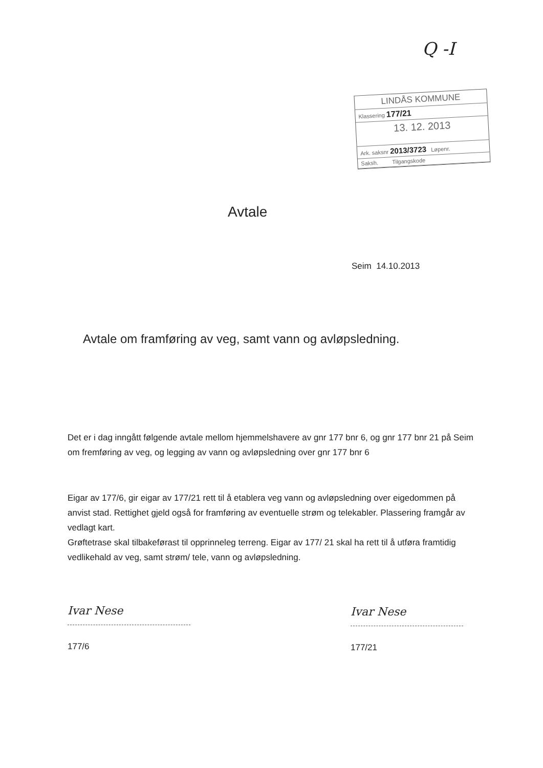Q -I
LINDÅS KOMMUNE
Klassering 177/21
13. 12. 2013
Ark. saksnr 2013/3723 Løpenr.
Saksh. Tilgangskode
Avtale
Seim 14.10.2013
Avtale om framføring av veg, samt vann og avløpsledning.
Det er i dag inngått følgende avtale mellom hjemmelshavere av gnr 177 bnr 6, og gnr 177 bnr 21 på Seim om fremføring av veg, og legging av vann og avløpsledning over gnr 177 bnr 6
Eigar av 177/6, gir eigar av 177/21 rett til å etablera veg vann og avløpsledning over eigedommen på anvist stad. Rettighet gjeld også for framføring av eventuelle strøm og telekabler. Plassering framgår av vedlagt kart.
Grøftetrase skal tilbakeførast til opprinneleg terreng. Eigar av 177/ 21 skal ha rett til å utføra framtidig vedlikehald av veg, samt strøm/ tele, vann og avløpsledning.
Ivar Nese
177/6
Ivar Nese
177/21